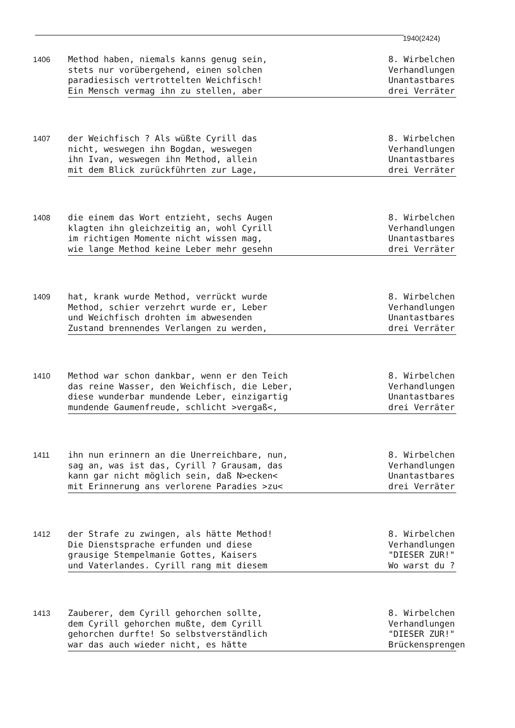1940(2424)
1406
Method haben, niemals kanns genug sein,
stets nur vorübergehend, einen solchen
paradiesisch vertrottelten Weichfisch!
Ein Mensch vermag ihn zu stellen, aber
8. Wirbelchen
Verhandlungen
Unantastbares
drei Verräter
1407
der Weichfisch ? Als wüßte Cyrill das
nicht, weswegen ihn Bogdan, weswegen
ihn Ivan, weswegen ihn Method, allein
mit dem Blick zurückführten zur Lage,
8. Wirbelchen
Verhandlungen
Unantastbares
drei Verräter
1408
die einem das Wort entzieht, sechs Augen
klagten ihn gleichzeitig an, wohl Cyrill
im richtigen Momente nicht wissen mag,
wie lange Method keine Leber mehr gesehn
8. Wirbelchen
Verhandlungen
Unantastbares
drei Verräter
1409
hat, krank wurde Method, verrückt wurde
Method, schier verzehrt wurde er, Leber
und Weichfisch drohten im abwesenden
Zustand brennendes Verlangen zu werden,
8. Wirbelchen
Verhandlungen
Unantastbares
drei Verräter
1410
Method war schon dankbar, wenn er den Teich
das reine Wasser, den Weichfisch, die Leber,
diese wunderbar mundende Leber, einzigartig
mundende Gaumenfreude, schlicht >vergaß<,
8. Wirbelchen
Verhandlungen
Unantastbares
drei Verräter
1411
ihn nun erinnern an die Unerreichbare, nun,
sag an, was ist das, Cyrill ? Grausam, das
kann gar nicht möglich sein, daß N>ecken<
mit Erinnerung ans verlorene Paradies >zu<
8. Wirbelchen
Verhandlungen
Unantastbares
drei Verräter
1412
der Strafe zu zwingen, als hätte Method!
Die Dienstsprache erfunden und diese
grausige Stempelmanie Gottes, Kaisers
und Vaterlandes. Cyrill rang mit diesem
8. Wirbelchen
Verhandlungen
"DIESER ZUR!"
Wo warst du ?
1413
Zauberer, dem Cyrill gehorchen sollte,
dem Cyrill gehorchen mußte, dem Cyrill
gehorchen durfte! So selbstverständlich
war das auch wieder nicht, es hätte
8. Wirbelchen
Verhandlungen
"DIESER ZUR!"
Brückensprengen